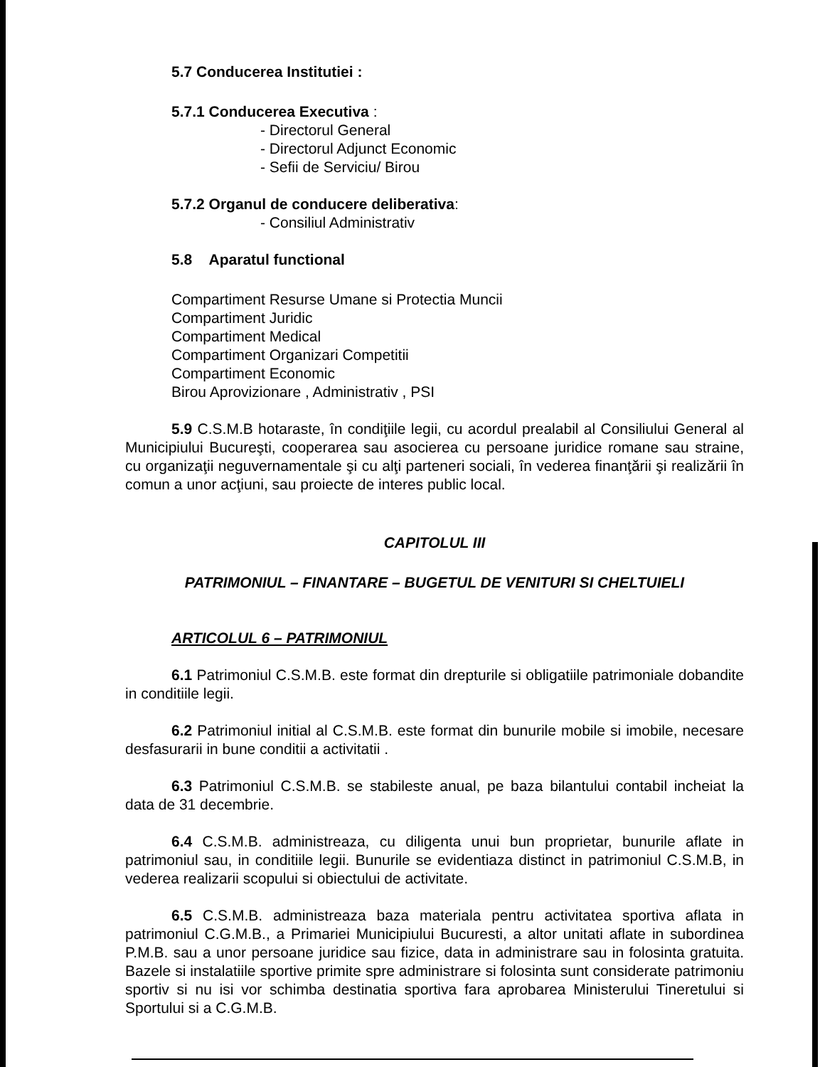5.7 Conducerea Institutiei :
5.7.1 Conducerea Executiva :
- Directorul General
- Directorul Adjunct Economic
- Sefii de Serviciu/ Birou
5.7.2 Organul de conducere deliberativa:
- Consiliul Administrativ
5.8 Aparatul functional
Compartiment Resurse Umane si Protectia Muncii
Compartiment Juridic
Compartiment Medical
Compartiment Organizari Competitii
Compartiment Economic
Birou Aprovizionare , Administrativ , PSI
5.9 C.S.M.B hotaraste, în condiţiile legii, cu acordul prealabil al Consiliului General al Municipiului Bucureşti, cooperarea sau asocierea cu persoane juridice romane sau straine, cu organizaţii neguvernamentale şi cu alţi parteneri sociali, în vederea finanţării şi realizării în comun a unor acţiuni, sau proiecte de interes public local.
CAPITOLUL III
PATRIMONIUL – FINANTARE – BUGETUL DE VENITURI SI CHELTUIELI
ARTICOLUL 6 – PATRIMONIUL
6.1 Patrimoniul C.S.M.B. este format din drepturile si obligatiile patrimoniale dobandite in conditiile legii.
6.2 Patrimoniul initial al C.S.M.B. este format din bunurile mobile si imobile, necesare desfasurarii in bune conditii a activitatii .
6.3 Patrimoniul C.S.M.B. se stabileste anual, pe baza bilantului contabil incheiat la data de 31 decembrie.
6.4 C.S.M.B. administreaza, cu diligenta unui bun proprietar, bunurile aflate in patrimoniul sau, in conditiile legii. Bunurile se evidentiaza distinct in patrimoniul C.S.M.B, in vederea realizarii scopului si obiectului de activitate.
6.5 C.S.M.B. administreaza baza materiala pentru activitatea sportiva aflata in patrimoniul C.G.M.B., a Primariei Municipiului Bucuresti, a altor unitati aflate in subordinea P.M.B. sau a unor persoane juridice sau fizice, data in administrare sau in folosinta gratuita. Bazele si instalatiile sportive primite spre administrare si folosinta sunt considerate patrimoniu sportiv si nu isi vor schimba destinatia sportiva fara aprobarea Ministerului Tineretului si Sportului si a C.G.M.B.